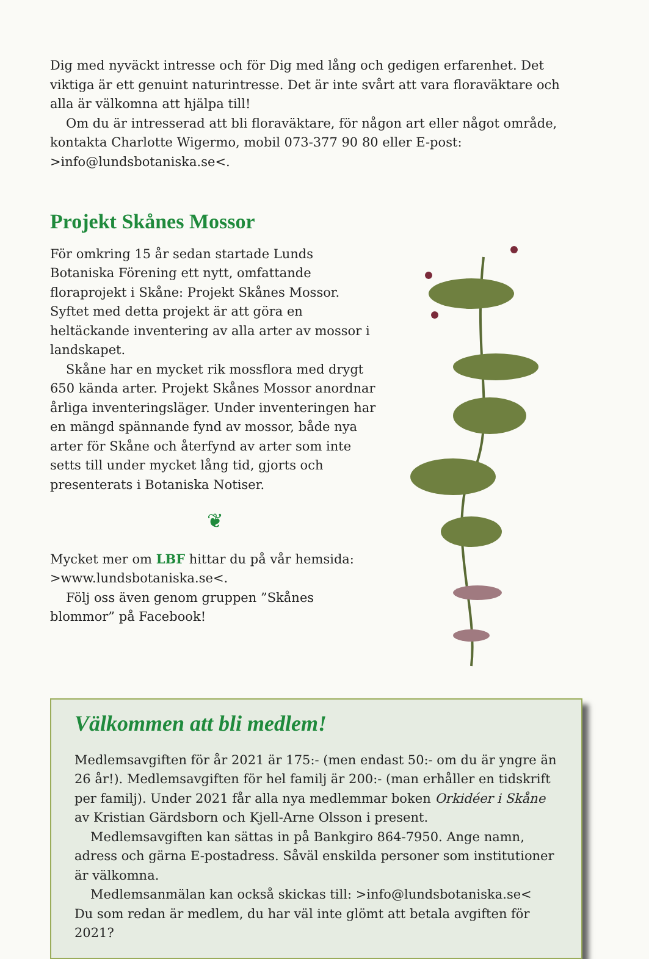Dig med nyväckt intresse och för Dig med lång och gedigen erfarenhet. Det viktiga är ett genuint naturintresse. Det är inte svårt att vara floraväktare och alla är välkomna att hjälpa till!
Om du är intresserad att bli floraväktare, för någon art eller något område, kontakta Charlotte Wigermo, mobil 073-377 90 80 eller E-post: >info@lundsbotaniska.se<.
Projekt Skånes Mossor
För omkring 15 år sedan startade Lunds Botaniska Förening ett nytt, omfattande floraprojekt i Skåne: Projekt Skånes Mossor. Syftet med detta projekt är att göra en heltäckande inventering av alla arter av mossor i landskapet.
Skåne har en mycket rik mossflora med drygt 650 kända arter. Projekt Skånes Mossor anordnar årliga inventeringsläger. Under inventeringen har en mängd spännande fynd av mossor, både nya arter för Skåne och återfynd av arter som inte setts till under mycket lång tid, gjorts och presenterats i Botaniska Notiser.
❦
Mycket mer om LBF hittar du på vår hemsida: >www.lundsbotaniska.se<.
Följ oss även genom gruppen ”Skånes blommor” på Facebook!
Välkommen att bli medlem!
Medlemsavgiften för år 2021 är 175:- (men endast 50:- om du är yngre än 26 år!). Medlemsavgiften för hel familj är 200:- (man erhåller en tidskrift per familj). Under 2021 får alla nya medlemmar boken Orkidéer i Skåne av Kristian Gärdsborn och Kjell-Arne Olsson i present.
Medlemsavgiften kan sättas in på Bankgiro 864-7950. Ange namn, adress och gärna E-postadress. Såväl enskilda personer som institutioner är välkomna.
Medlemsanmälan kan också skickas till: >info@lundsbotaniska.se<
Du som redan är medlem, du har väl inte glömt att betala avgiften för 2021?